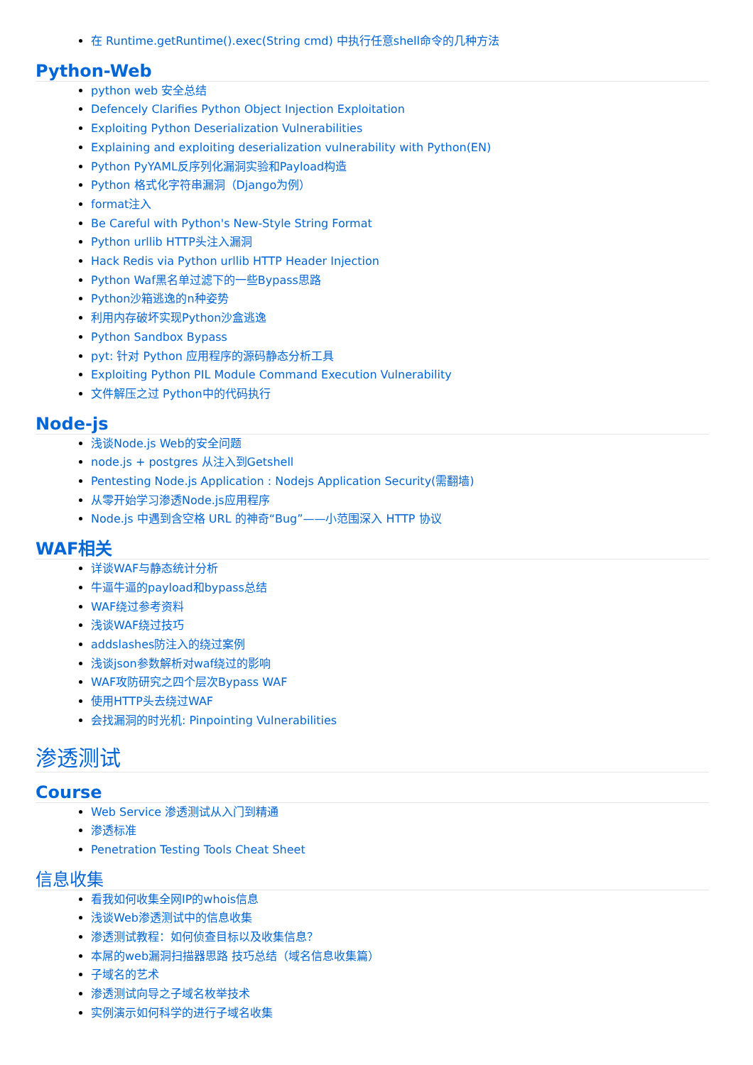在 Runtime.getRuntime().exec(String cmd) 中执行任意shell命令的几种方法
Python-Web
python web 安全总结
Defencely Clarifies Python Object Injection Exploitation
Exploiting Python Deserialization Vulnerabilities
Explaining and exploiting deserialization vulnerability with Python(EN)
Python PyYAML反序列化漏洞实验和Payload构造
Python 格式化字符串漏洞（Django为例）
format注入
Be Careful with Python's New-Style String Format
Python urllib HTTP头注入漏洞
Hack Redis via Python urllib HTTP Header Injection
Python Waf黑名单过滤下的一些Bypass思路
Python沙箱逃逸的n种姿势
利用内存破坏实现Python沙盒逃逸
Python Sandbox Bypass
pyt: 针对 Python 应用程序的源码静态分析工具
Exploiting Python PIL Module Command Execution Vulnerability
文件解压之过 Python中的代码执行
Node-js
浅谈Node.js Web的安全问题
node.js + postgres 从注入到Getshell
Pentesting Node.js Application : Nodejs Application Security(需翻墙)
从零开始学习渗透Node.js应用程序
Node.js 中遇到含空格 URL 的神奇“Bug”——小范围深入 HTTP 协议
WAF相关
详谈WAF与静态统计分析
牛逼牛逼的payload和bypass总结
WAF绕过参考资料
浅谈WAF绕过技巧
addslashes防注入的绕过案例
浅谈json参数解析对waf绕过的影响
WAF攻防研究之四个层次Bypass WAF
使用HTTP头去绕过WAF
会找漏洞的时光机: Pinpointing Vulnerabilities
渗透测试
Course
Web Service 渗透测试从入门到精通
渗透标准
Penetration Testing Tools Cheat Sheet
信息收集
看我如何收集全网IP的whois信息
浅谈Web渗透测试中的信息收集
渗透测试教程：如何侦查目标以及收集信息？
本屌的web漏洞扫描器思路 技巧总结（域名信息收集篇）
子域名的艺术
渗透测试向导之子域名枚举技术
实例演示如何科学的进行子域名收集